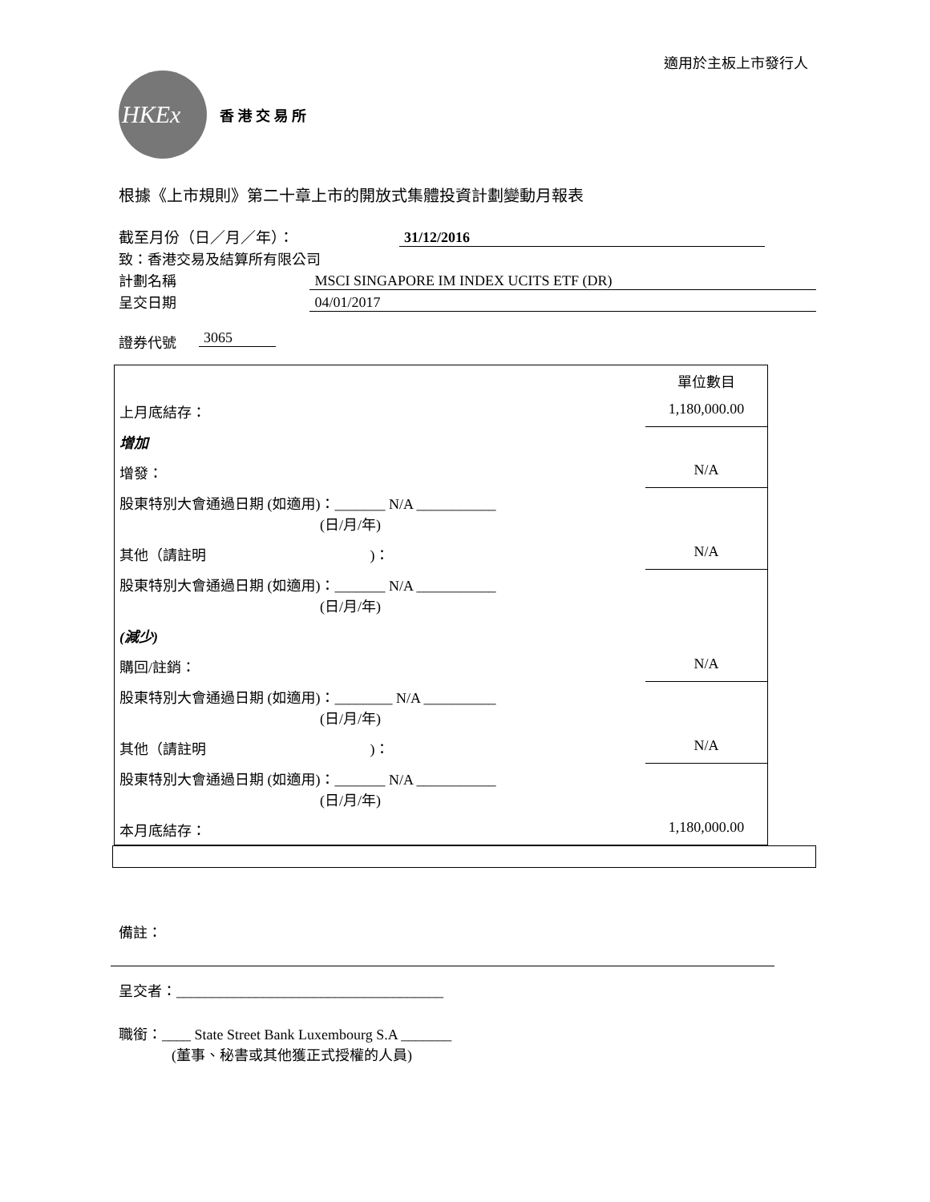適用於主板上市發行人
HKEx
香 港 交 易 所
根據《上市規則》第二十章上市的開放式集體投資計劃變動月報表
截至月份（日／月／年）： 31/12/2016
致：香港交易及結算所有限公司
計劃名稱 MSCI SINGAPORE IM INDEX UCITS ETF (DR)
呈交日期 04/01/2017
證券代號 3065
| | 單位數目 |
| 上月底結存： | 1,180,000.00 |
| 增加 | |
| 增發： | N/A |
| 股東特別大會通過日期 (如適用)：_______ N/A ___________ (日/月/年) | |
| 其他（請註明 )： | N/A |
| 股東特別大會通過日期 (如適用)：_______ N/A ___________ (日/月/年) | |
| (減少) | |
| 購回/註銷： | N/A |
| 股東特別大會通過日期 (如適用)：________ N/A __________ (日/月/年) | |
| 其他（請註明 )： | N/A |
| 股東特別大會通過日期 (如適用)：_______ N/A ___________ (日/月/年) | |
| 本月底結存： | 1,180,000.00 |
備註：
呈交者：_____________________________________
職銜：____ State Street Bank Luxembourg S.A _______
(董事、秘書或其他獲正式授權的人員)